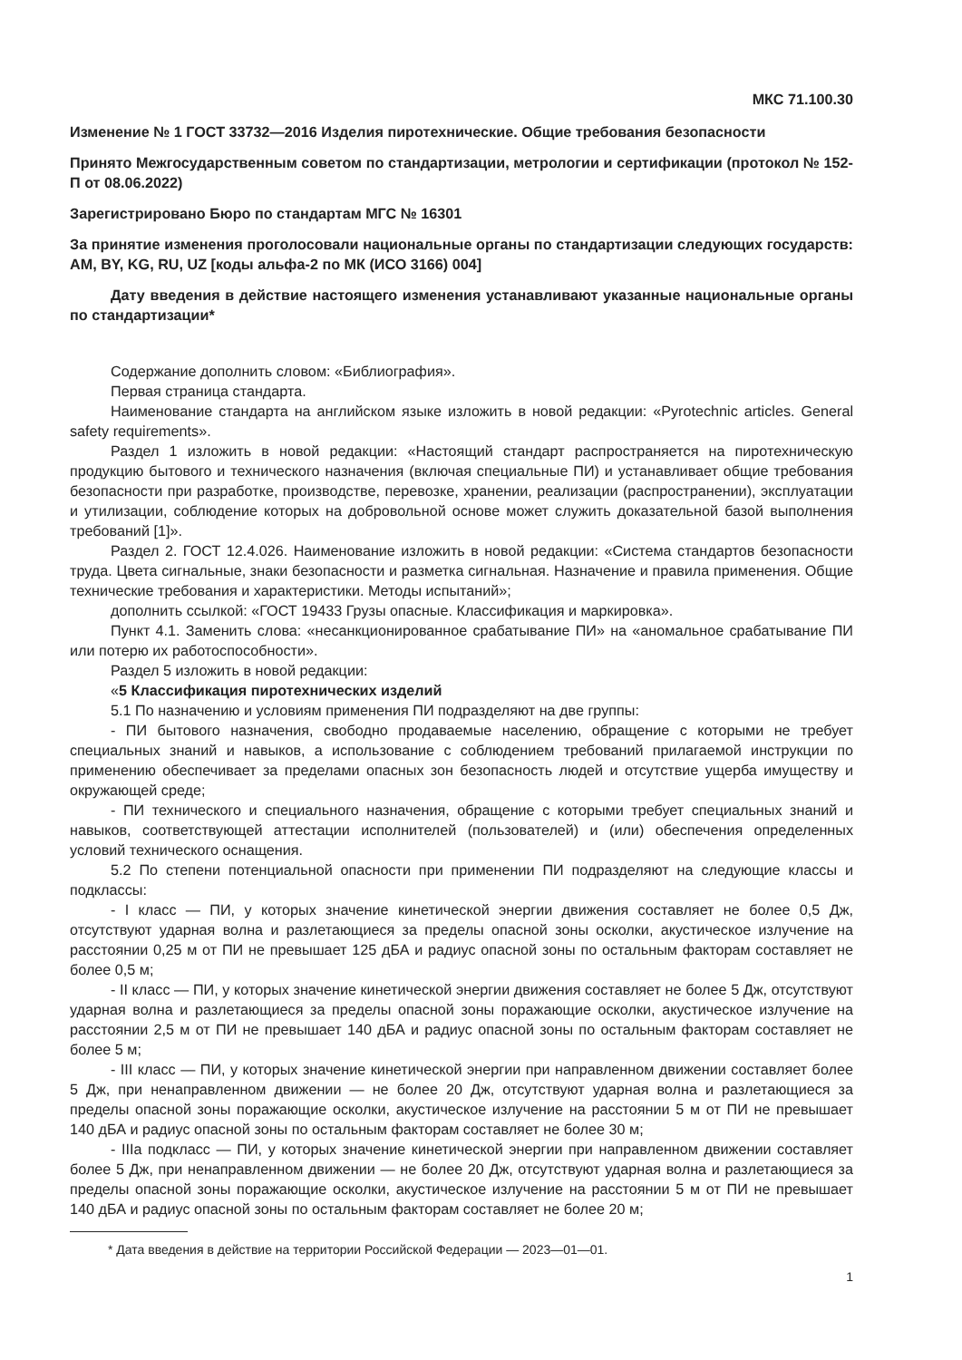МКС 71.100.30
Изменение № 1 ГОСТ 33732—2016 Изделия пиротехнические. Общие требования безопасности
Принято Межгосударственным советом по стандартизации, метрологии и сертификации (протокол № 152-П от 08.06.2022)
Зарегистрировано Бюро по стандартам МГС № 16301
За принятие изменения проголосовали национальные органы по стандартизации следующих государств: AM, BY, KG, RU, UZ [коды альфа-2 по МК (ИСО 3166) 004]
Дату введения в действие настоящего изменения устанавливают указанные национальные органы по стандартизации*
Содержание дополнить словом: «Библиография».
Первая страница стандарта.
Наименование стандарта на английском языке изложить в новой редакции: «Pyrotechnic articles. General safety requirements».
Раздел 1 изложить в новой редакции: «Настоящий стандарт распространяется на пиротехническую продукцию бытового и технического назначения (включая специальные ПИ) и устанавливает общие требования безопасности при разработке, производстве, перевозке, хранении, реализации (распространении), эксплуатации и утилизации, соблюдение которых на добровольной основе может служить доказательной базой выполнения требований [1]».
Раздел 2. ГОСТ 12.4.026. Наименование изложить в новой редакции: «Система стандартов безопасности труда. Цвета сигнальные, знаки безопасности и разметка сигнальная. Назначение и правила применения. Общие технические требования и характеристики. Методы испытаний»;
дополнить ссылкой: «ГОСТ 19433 Грузы опасные. Классификация и маркировка».
Пункт 4.1. Заменить слова: «несанкционированное срабатывание ПИ» на «аномальное срабатывание ПИ или потерю их работоспособности».
Раздел 5 изложить в новой редакции:
«5 Классификация пиротехнических изделий
5.1 По назначению и условиям применения ПИ подразделяют на две группы:
- ПИ бытового назначения, свободно продаваемые населению, обращение с которыми не требует специальных знаний и навыков, а использование с соблюдением требований прилагаемой инструкции по применению обеспечивает за пределами опасных зон безопасность людей и отсутствие ущерба имуществу и окружающей среде;
- ПИ технического и специального назначения, обращение с которыми требует специальных знаний и навыков, соответствующей аттестации исполнителей (пользователей) и (или) обеспечения определенных условий технического оснащения.
5.2 По степени потенциальной опасности при применении ПИ подразделяют на следующие классы и подклассы:
- I класс — ПИ, у которых значение кинетической энергии движения составляет не более 0,5 Дж, отсутствуют ударная волна и разлетающиеся за пределы опасной зоны осколки, акустическое излучение на расстоянии 0,25 м от ПИ не превышает 125 дБА и радиус опасной зоны по остальным факторам составляет не более 0,5 м;
- II класс — ПИ, у которых значение кинетической энергии движения составляет не более 5 Дж, отсутствуют ударная волна и разлетающиеся за пределы опасной зоны поражающие осколки, акустическое излучение на расстоянии 2,5 м от ПИ не превышает 140 дБА и радиус опасной зоны по остальным факторам составляет не более 5 м;
- III класс — ПИ, у которых значение кинетической энергии при направленном движении составляет более 5 Дж, при ненаправленном движении — не более 20 Дж, отсутствуют ударная волна и разлетающиеся за пределы опасной зоны поражающие осколки, акустическое излучение на расстоянии 5 м от ПИ не превышает 140 дБА и радиус опасной зоны по остальным факторам составляет не более 30 м;
- IIIa подкласс — ПИ, у которых значение кинетической энергии при направленном движении составляет более 5 Дж, при ненаправленном движении — не более 20 Дж, отсутствуют ударная волна и разлетающиеся за пределы опасной зоны поражающие осколки, акустическое излучение на расстоянии 5 м от ПИ не превышает 140 дБА и радиус опасной зоны по остальным факторам составляет не более 20 м;
* Дата введения в действие на территории Российской Федерации — 2023—01—01.
1